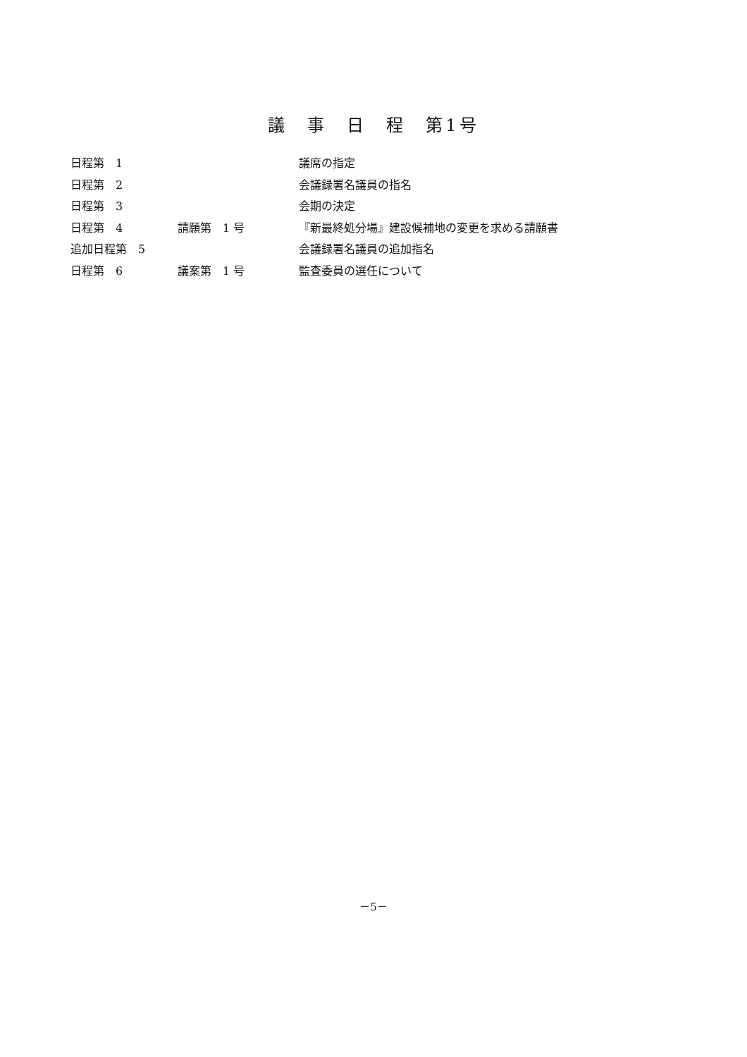議　事　日　程　第1号
| 日程第 1 | | 議席の指定 |
| 日程第 2 | | 会議録署名議員の指名 |
| 日程第 3 | | 会期の決定 |
| 日程第 4 | 請願第 1 号 | 『新最終処分場』建設候補地の変更を求める請願書 |
| 追加日程第 5 | | 会議録署名議員の追加指名 |
| 日程第 6 | 議案第 1 号 | 監査委員の選任について |
－5－